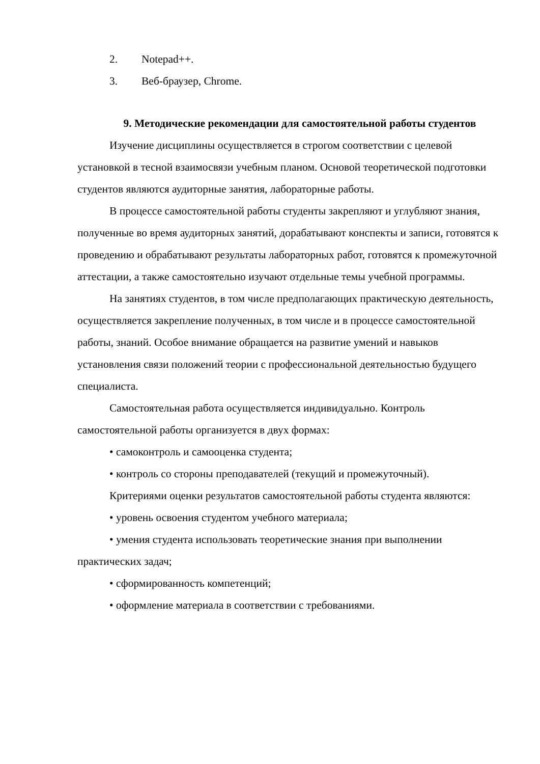2. Notepad++.
3. Веб-браузер, Chrome.
9. Методические рекомендации для самостоятельной работы студентов
Изучение дисциплины осуществляется в строгом соответствии с целевой установкой в тесной взаимосвязи учебным планом. Основой теоретической подготовки студентов являются аудиторные занятия, лабораторные работы.
В процессе самостоятельной работы студенты закрепляют и углубляют знания, полученные во время аудиторных занятий, дорабатывают конспекты и записи, готовятся к проведению и обрабатывают результаты лабораторных работ, готовятся к промежуточной аттестации, а также самостоятельно изучают отдельные темы учебной программы.
На занятиях студентов, в том числе предполагающих практическую деятельность, осуществляется закрепление полученных, в том числе и в процессе самостоятельной работы, знаний. Особое внимание обращается на развитие умений и навыков установления связи положений теории с профессиональной деятельностью будущего специалиста.
Самостоятельная работа осуществляется индивидуально. Контроль самостоятельной работы организуется в двух формах:
• самоконтроль и самооценка студента;
• контроль со стороны преподавателей (текущий и промежуточный).
Критериями оценки результатов самостоятельной работы студента являются:
• уровень освоения студентом учебного материала;
• умения студента использовать теоретические знания при выполнении практических задач;
• сформированность компетенций;
• оформление материала в соответствии с требованиями.